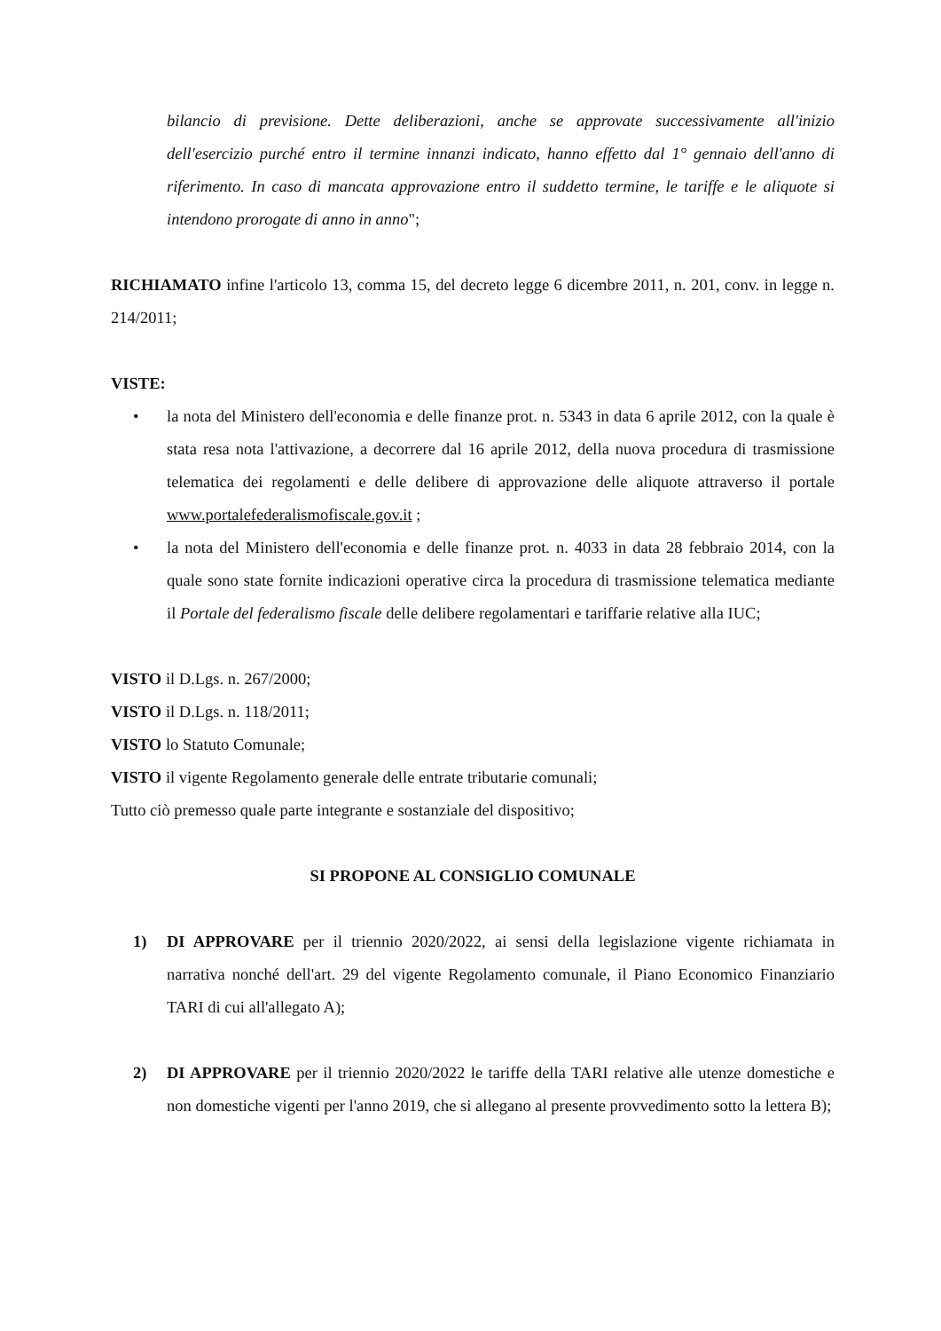bilancio di previsione. Dette deliberazioni, anche se approvate successivamente all'inizio dell'esercizio purché entro il termine innanzi indicato, hanno effetto dal 1° gennaio dell'anno di riferimento. In caso di mancata approvazione entro il suddetto termine, le tariffe e le aliquote si intendono prorogate di anno in anno";
RICHIAMATO infine l'articolo 13, comma 15, del decreto legge 6 dicembre 2011, n. 201, conv. in legge n. 214/2011;
VISTE:
• la nota del Ministero dell'economia e delle finanze prot. n. 5343 in data 6 aprile 2012, con la quale è stata resa nota l'attivazione, a decorrere dal 16 aprile 2012, della nuova procedura di trasmissione telematica dei regolamenti e delle delibere di approvazione delle aliquote attraverso il portale www.portalefederalismofiscale.gov.it ;
• la nota del Ministero dell'economia e delle finanze prot. n. 4033 in data 28 febbraio 2014, con la quale sono state fornite indicazioni operative circa la procedura di trasmissione telematica mediante il Portale del federalismo fiscale delle delibere regolamentari e tariffarie relative alla IUC;
VISTO il D.Lgs. n. 267/2000;
VISTO il D.Lgs. n. 118/2011;
VISTO lo Statuto Comunale;
VISTO il vigente Regolamento generale delle entrate tributarie comunali;
Tutto ciò premesso quale parte integrante e sostanziale del dispositivo;
SI PROPONE AL CONSIGLIO COMUNALE
1) DI APPROVARE per il triennio 2020/2022, ai sensi della legislazione vigente richiamata in narrativa nonché dell'art. 29 del vigente Regolamento comunale, il Piano Economico Finanziario TARI di cui all'allegato A);
2) DI APPROVARE per il triennio 2020/2022 le tariffe della TARI relative alle utenze domestiche e non domestiche vigenti per l'anno 2019, che si allegano al presente provvedimento sotto la lettera B);